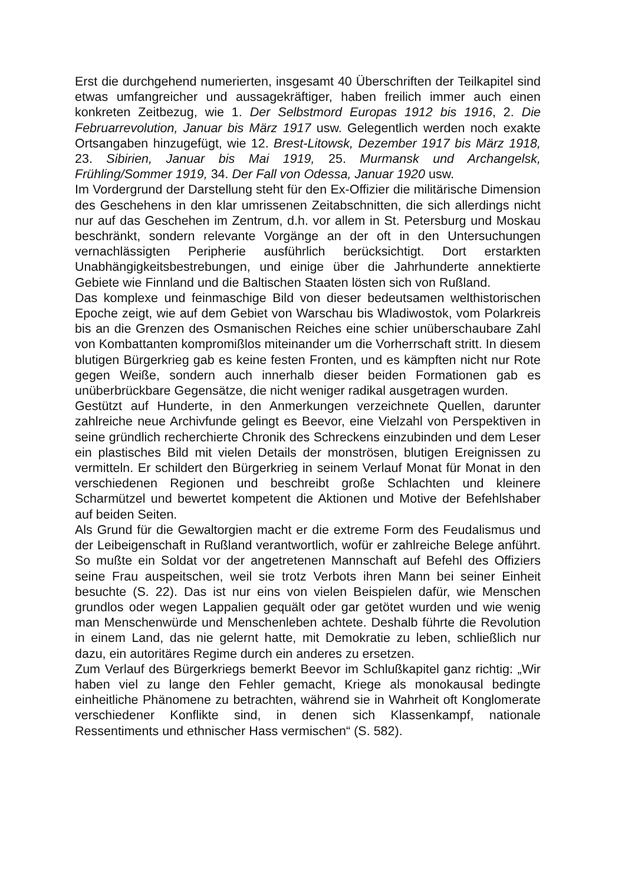Erst die durchgehend numerierten, insgesamt 40 Überschriften der Teilkapitel sind etwas umfangreicher und aussagekräftiger, haben freilich immer auch einen konkreten Zeitbezug, wie 1. Der Selbstmord Europas 1912 bis 1916, 2. Die Februarrevolution, Januar bis März 1917 usw. Gelegentlich werden noch exakte Ortsangaben hinzugefügt, wie 12. Brest-Litowsk, Dezember 1917 bis März 1918, 23. Sibirien, Januar bis Mai 1919, 25. Murmansk und Archangelsk, Frühling/Sommer 1919, 34. Der Fall von Odessa, Januar 1920 usw.
Im Vordergrund der Darstellung steht für den Ex-Offizier die militärische Dimension des Geschehens in den klar umrissenen Zeitabschnitten, die sich allerdings nicht nur auf das Geschehen im Zentrum, d.h. vor allem in St. Petersburg und Moskau beschränkt, sondern relevante Vorgänge an der oft in den Untersuchungen vernachlässigten Peripherie ausführlich berücksichtigt. Dort erstarkten Unabhängigkeitsbestrebungen, und einige über die Jahrhunderte annektierte Gebiete wie Finnland und die Baltischen Staaten lösten sich von Rußland.
Das komplexe und feinmaschige Bild von dieser bedeutsamen welthistorischen Epoche zeigt, wie auf dem Gebiet von Warschau bis Wladiwostok, vom Polarkreis bis an die Grenzen des Osmanischen Reiches eine schier unüberschaubare Zahl von Kombattanten kompromißlos miteinander um die Vorherrschaft stritt. In diesem blutigen Bürgerkrieg gab es keine festen Fronten, und es kämpften nicht nur Rote gegen Weiße, sondern auch innerhalb dieser beiden Formationen gab es unüberbrückbare Gegensätze, die nicht weniger radikal ausgetragen wurden.
Gestützt auf Hunderte, in den Anmerkungen verzeichnete Quellen, darunter zahlreiche neue Archivfunde gelingt es Beevor, eine Vielzahl von Perspektiven in seine gründlich recherchierte Chronik des Schreckens einzubinden und dem Leser ein plastisches Bild mit vielen Details der monströsen, blutigen Ereignissen zu vermitteln. Er schildert den Bürgerkrieg in seinem Verlauf Monat für Monat in den verschiedenen Regionen und beschreibt große Schlachten und kleinere Scharmützel und bewertet kompetent die Aktionen und Motive der Befehlshaber auf beiden Seiten.
Als Grund für die Gewaltorgien macht er die extreme Form des Feudalismus und der Leibeigenschaft in Rußland verantwortlich, wofür er zahlreiche Belege anführt. So mußte ein Soldat vor der angetretenen Mannschaft auf Befehl des Offiziers seine Frau auspeitschen, weil sie trotz Verbots ihren Mann bei seiner Einheit besuchte (S. 22). Das ist nur eins von vielen Beispielen dafür, wie Menschen grundlos oder wegen Lappalien gequält oder gar getötet wurden und wie wenig man Menschenwürde und Menschenleben achtete. Deshalb führte die Revolution in einem Land, das nie gelernt hatte, mit Demokratie zu leben, schließlich nur dazu, ein autoritäres Regime durch ein anderes zu ersetzen.
Zum Verlauf des Bürgerkriegs bemerkt Beevor im Schlußkapitel ganz richtig: „Wir haben viel zu lange den Fehler gemacht, Kriege als monokausal bedingte einheitliche Phänomene zu betrachten, während sie in Wahrheit oft Konglomerate verschiedener Konflikte sind, in denen sich Klassenkampf, nationale Ressentiments und ethnischer Hass vermischen“ (S. 582).